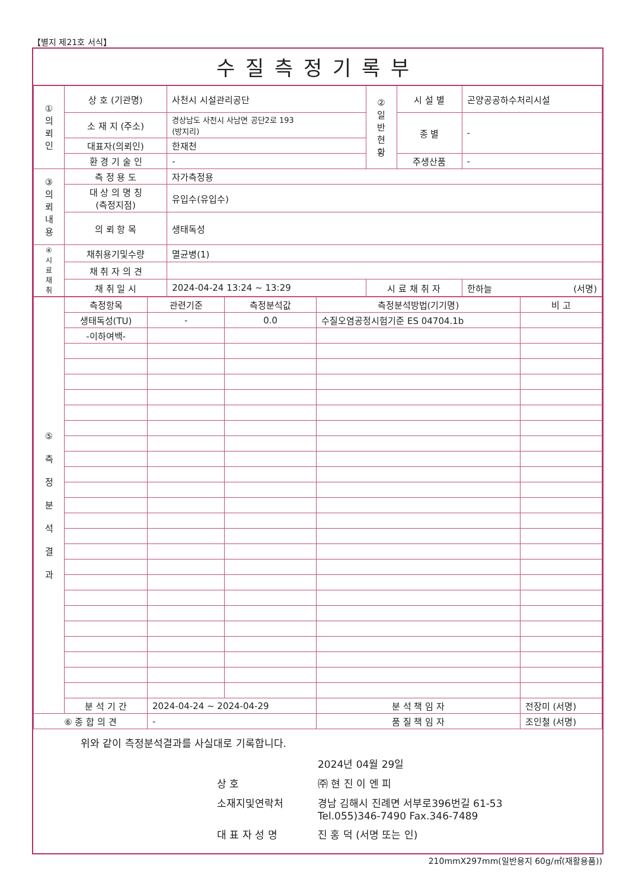【별지 제21호 서식】
수질측정기록부
| ① 의 뢰 인 | 상 호 (기관명) | 사천시 시설관리공단 | ② 일 반 현 황 | 시 설 별 | 곤양공공하수처리시설 |
| | 소 재 지 (주소) | 경상남도 사천시 사남면 공단2로 193 (방지리) | | 종 별 | - |
| | 대표자(의뢰인) | 한재천 | | | |
| | 환 경 기 술 인 | - | | 주생산품 | - |
| ③ 의 뢰 내 용 | 측 정 용 도 | 자가측정용 | | | |
| | 대 상 의 명 칭 (측정지점) | 유입수(유입수) | | | |
| | 의 뢰 항 목 | 생태독성 | | | |
| ④ 시 료 채 취 | 채취용기및수량 | 멸균병(1) | | | |
| | 채 취 자 의 견 | | | | |
| | 채 취 일 시 | 2024-04-24 13:24 ~ 13:29 | 시 료 채 취 자 | | 한하늘 (서명) |
| ⑤ 측 정 분 석 결 과 | 측정항목 | 관련기준 | 측정분석값 | 측정분석방법(기기명) | 비 고 |
| | 생태독성(TU) | - | 0.0 | 수질오염공정시험기준 ES 04704.1b | |
| | -이하여백- | | | | |
| | 분 석 기 간 | 2024-04-24 ~ 2024-04-29 | | 분 석 책 임 자 | 전장미 (서명) |
| ⑥ 종 합 의 견 | | - | | 품 질 책 임 자 | 조인철 (서명) |
위와 같이 측정분석결과를 사실대로 기록합니다.
2024년 04월 29일 상 호 ㈜ 현 진 이 엔 피 소재지및연락처 경남 김해시 진례면 서부로396번길 61-53
Tel.055)346-7490 Fax.346-7489 대 표 자 성 명 진 홍 덕 (서명 또는 인)
210mmX297mm(일반용지 60g/㎡(재활용품))